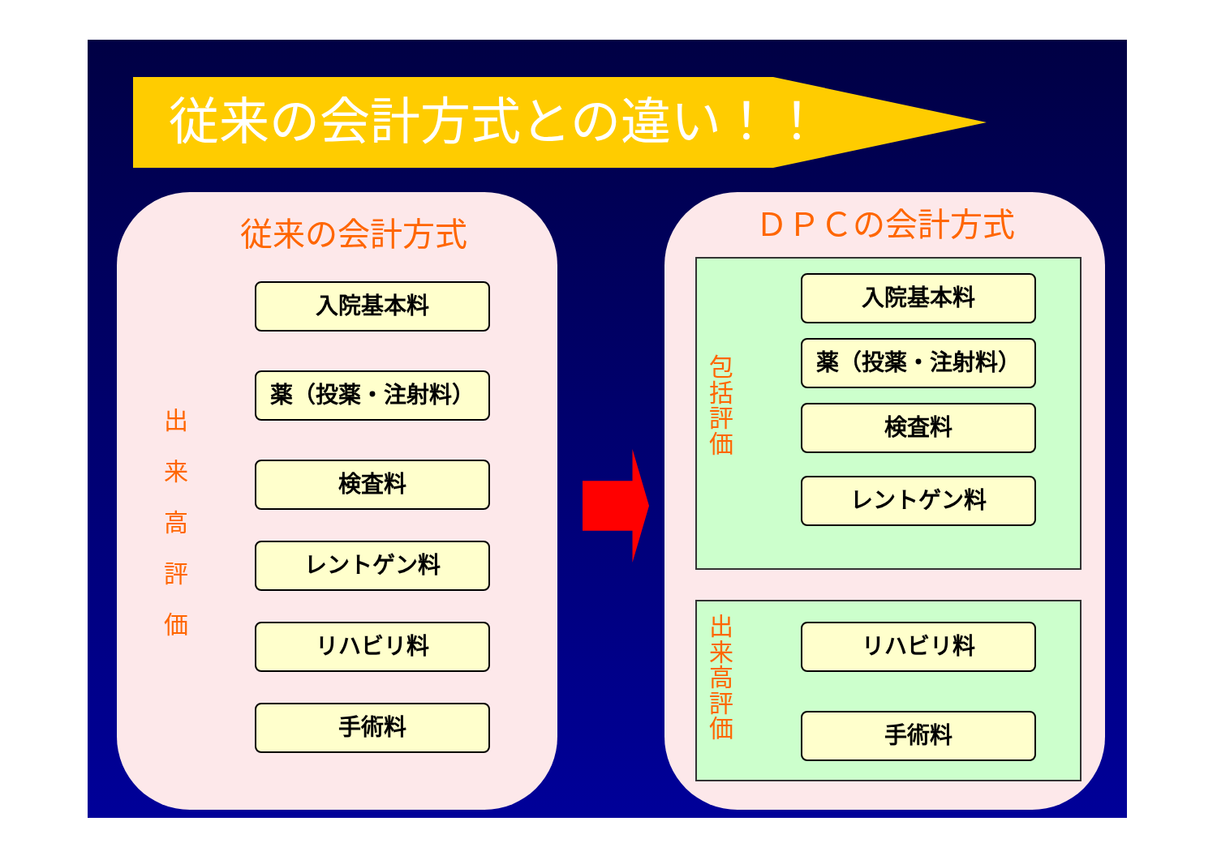従来の会計方式との違い！！
従来の会計方式
出 来 高 評 価
入院基本料
薬（投薬・注射料）
検査料
レントゲン料
リハビリ料
手術料
ＤＰＣの会計方式
包括評価
出来高評価
入院基本料
薬（投薬・注射料）
検査料
レントゲン料
リハビリ料
手術料